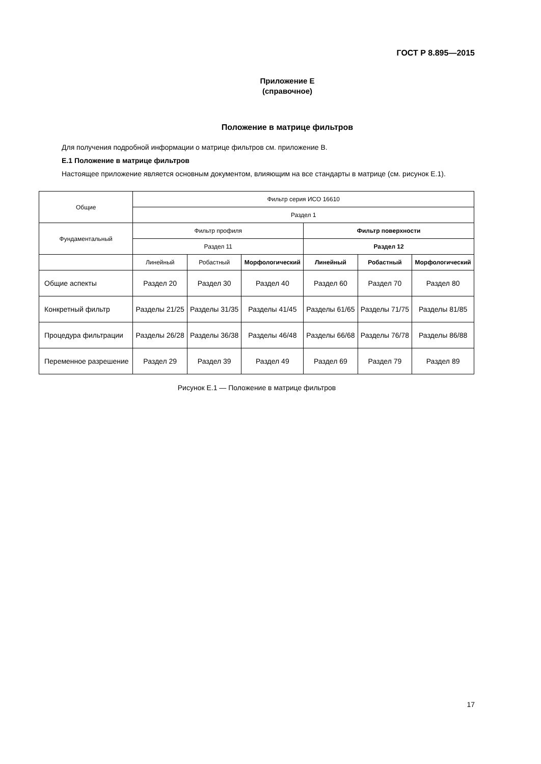ГОСТ Р 8.895—2015
Приложение Е
(справочное)
Положение в матрице фильтров
Для получения подробной информации о матрице фильтров см. приложение В.
Е.1 Положение в матрице фильтров
Настоящее приложение является основным документом, влияющим на все стандарты в матрице (см. рисунок Е.1).
| Общие | Фильтр серия ИСО 16610 | | | | | |
| --- | --- | --- | --- | --- | --- | --- |
| | Раздел 1 | | | | | |
| Фундаментальный | Фильтр профиля | | | Фильтр поверхности | | |
| | Раздел 11 | | | Раздел 12 | | |
| | Линейный | Робастный | Морфологический | Линейный | Робастный | Морфологический |
| Общие аспекты | Раздел 20 | Раздел 30 | Раздел 40 | Раздел 60 | Раздел 70 | Раздел 80 |
| Конкретный фильтр | Разделы 21/25 | Разделы 31/35 | Разделы 41/45 | Разделы 61/65 | Разделы 71/75 | Разделы 81/85 |
| Процедура фильтрации | Разделы 26/28 | Разделы 36/38 | Разделы 46/48 | Разделы 66/68 | Разделы 76/78 | Разделы 86/88 |
| Переменное разрешение | Раздел 29 | Раздел 39 | Раздел 49 | Раздел 69 | Раздел 79 | Раздел 89 |
Рисунок Е.1 — Положение в матрице фильтров
17